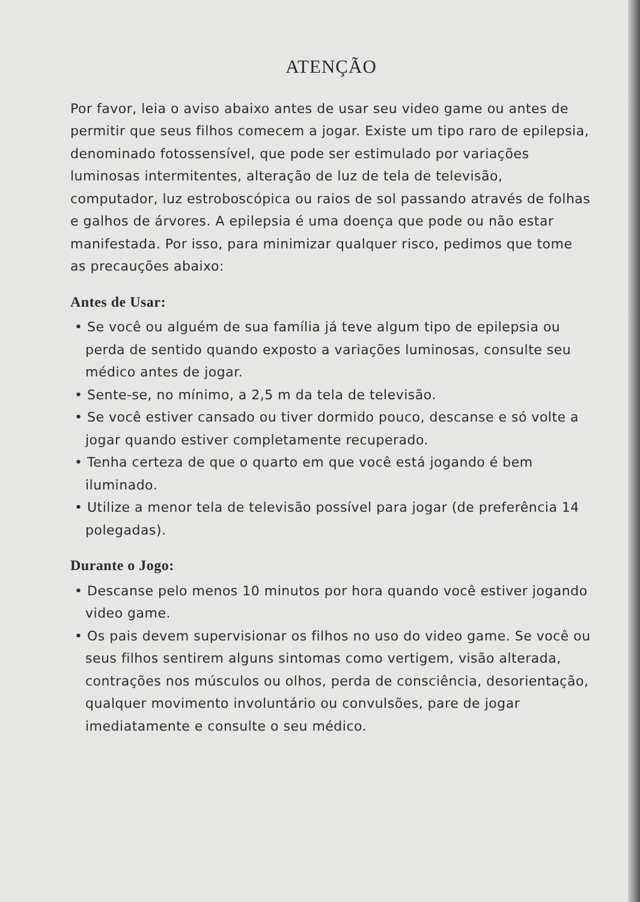ATENÇÃO
Por favor, leia o aviso abaixo antes de usar seu video game ou antes de permitir que seus filhos comecem a jogar. Existe um tipo raro de epilepsia, denominado fotossensível, que pode ser estimulado por variações luminosas intermitentes, alteração de luz de tela de televisão, computador, luz estroboscópica ou raios de sol passando através de folhas e galhos de árvores. A epilepsia é uma doença que pode ou não estar manifestada. Por isso, para minimizar qualquer risco, pedimos que tome as precauções abaixo:
Antes de Usar:
• Se você ou alguém de sua família já teve algum tipo de epilepsia ou perda de sentido quando exposto a variações luminosas, consulte seu médico antes de jogar.
• Sente-se, no mínimo, a 2,5 m da tela de televisão.
• Se você estiver cansado ou tiver dormido pouco, descanse e só volte a jogar quando estiver completamente recuperado.
• Tenha certeza de que o quarto em que você está jogando é bem iluminado.
• Utilize a menor tela de televisão possível para jogar (de preferência 14 polegadas).
Durante o Jogo:
• Descanse pelo menos 10 minutos por hora quando você estiver jogando video game.
• Os pais devem supervisionar os filhos no uso do video game. Se você ou seus filhos sentirem alguns sintomas como vertigem, visão alterada, contrações nos músculos ou olhos, perda de consciência, desorientação, qualquer movimento involuntário ou convulsões, pare de jogar imediatamente e consulte o seu médico.